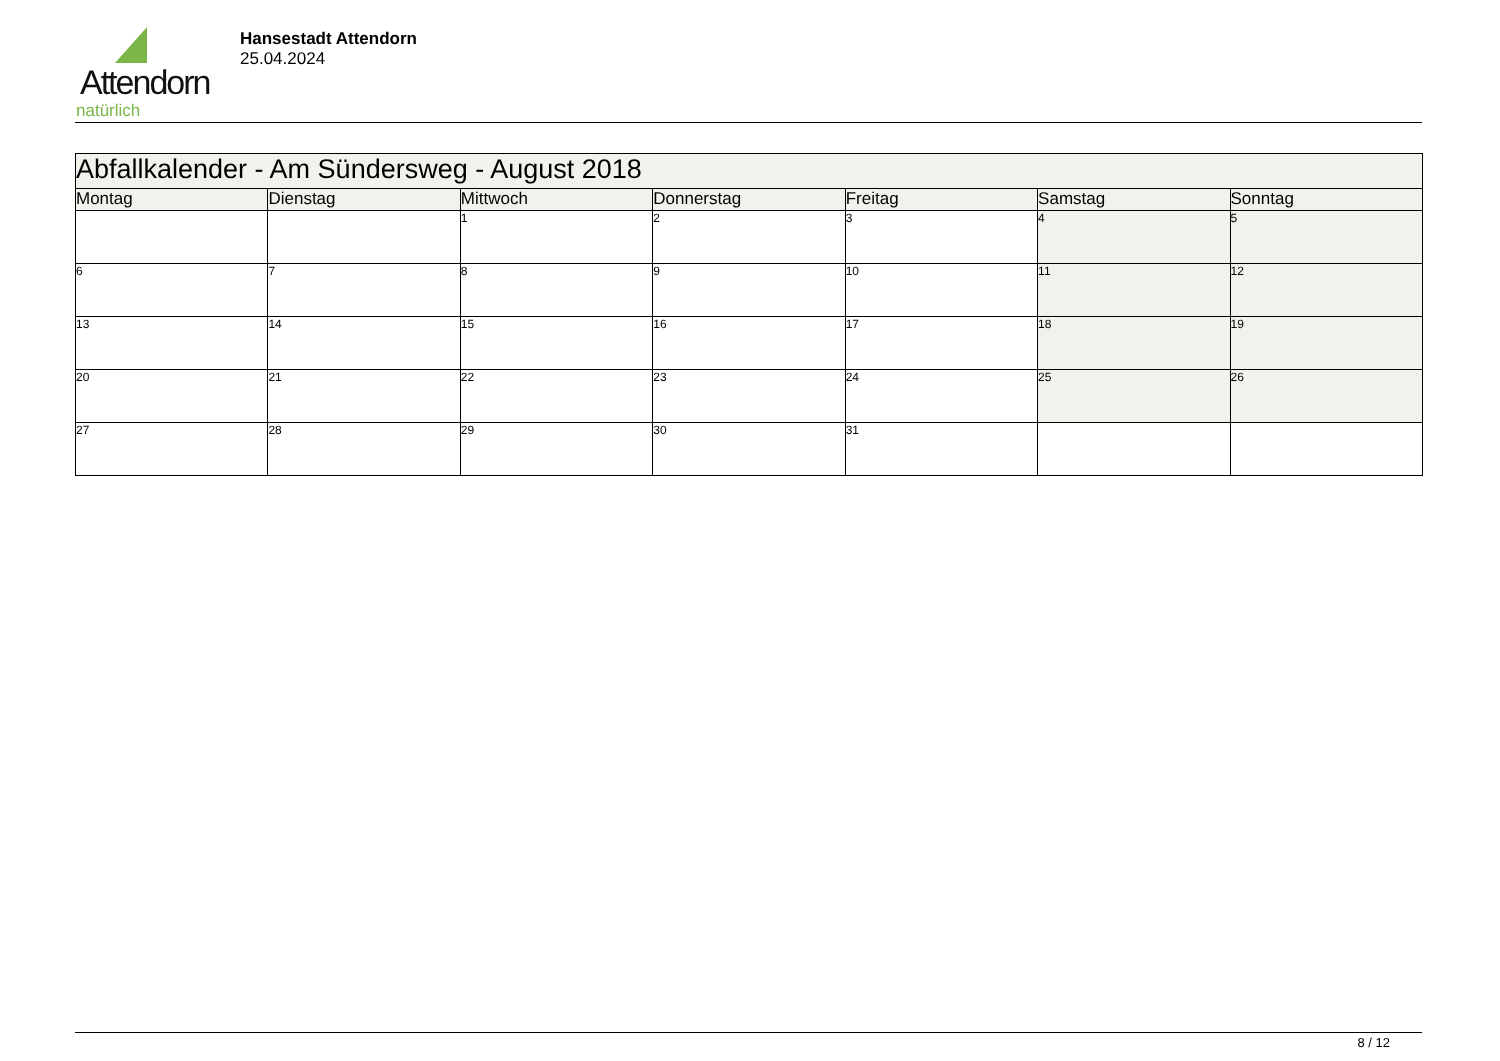Attendorn
natürlich
Hansestadt Attendorn
25.04.2024
| Abfallkalender - Am Sündersweg - August 2018 | | | | | | |
| Montag | Dienstag | Mittwoch | Donnerstag | Freitag | Samstag | Sonntag |
| | | 1 | 2 | 3 | 4 | 5 |
| 6 | 7 | 8 | 9 | 10 | 11 | 12 |
| 13 | 14 | 15 | 16 | 17 | 18 | 19 |
| 20 | 21 | 22 | 23 | 24 | 25 | 26 |
| 27 | 28 | 29 | 30 | 31 | | |
8 / 12